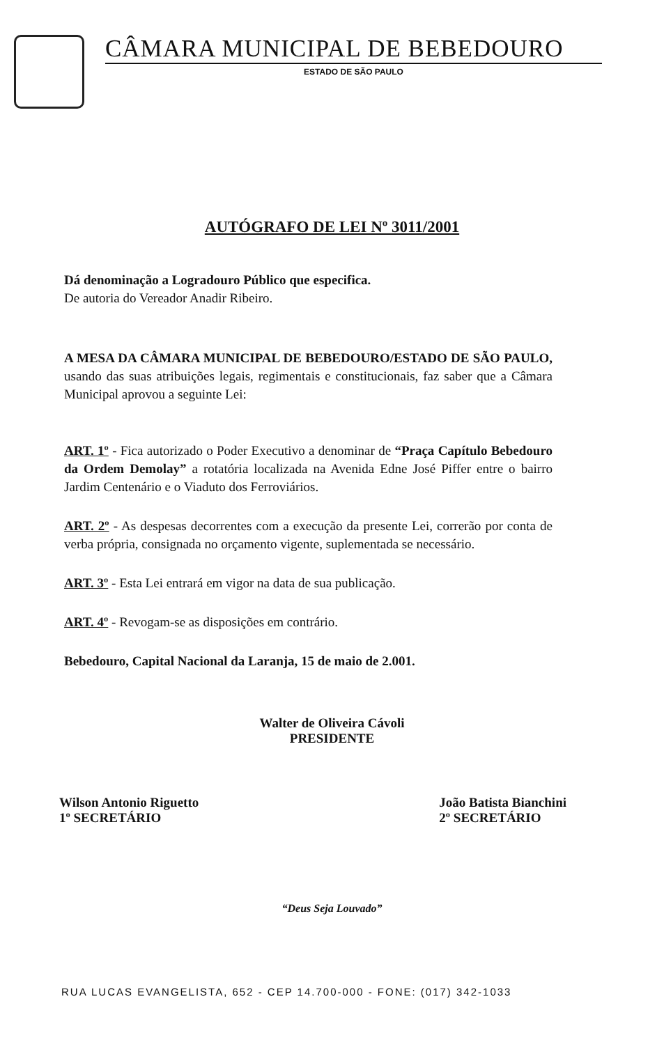CÂMARA MUNICIPAL DE BEBEDOURO
ESTADO DE SÃO PAULO
AUTÓGRAFO DE LEI Nº 3011/2001
Dá denominação a Logradouro Público que especifica.
De autoria do Vereador Anadir Ribeiro.
A MESA DA CÂMARA MUNICIPAL DE BEBEDOURO/ESTADO DE SÃO PAULO, usando das suas atribuições legais, regimentais e constitucionais, faz saber que a Câmara Municipal aprovou a seguinte Lei:
ART. 1º - Fica autorizado o Poder Executivo a denominar de “Praça Capítulo Bebedouro da Ordem Demolay” a rotatória localizada na Avenida Edne José Piffer entre o bairro Jardim Centenário e o Viaduto dos Ferroviários.
ART. 2º - As despesas decorrentes com a execução da presente Lei, correrão por conta de verba própria, consignada no orçamento vigente, suplementada se necessário.
ART. 3º - Esta Lei entrará em vigor na data de sua publicação.
ART. 4º - Revogam-se as disposições em contrário.
Bebedouro, Capital Nacional da Laranja, 15 de maio de 2.001.
Walter de Oliveira Cávoli
PRESIDENTE
Wilson Antonio Riguetto
1º SECRETÁRIO
João Batista Bianchini
2º SECRETÁRIO
“Deus Seja Louvado”
RUA LUCAS EVANGELISTA, 652 - CEP 14.700-000 - FONE: (017) 342-1033